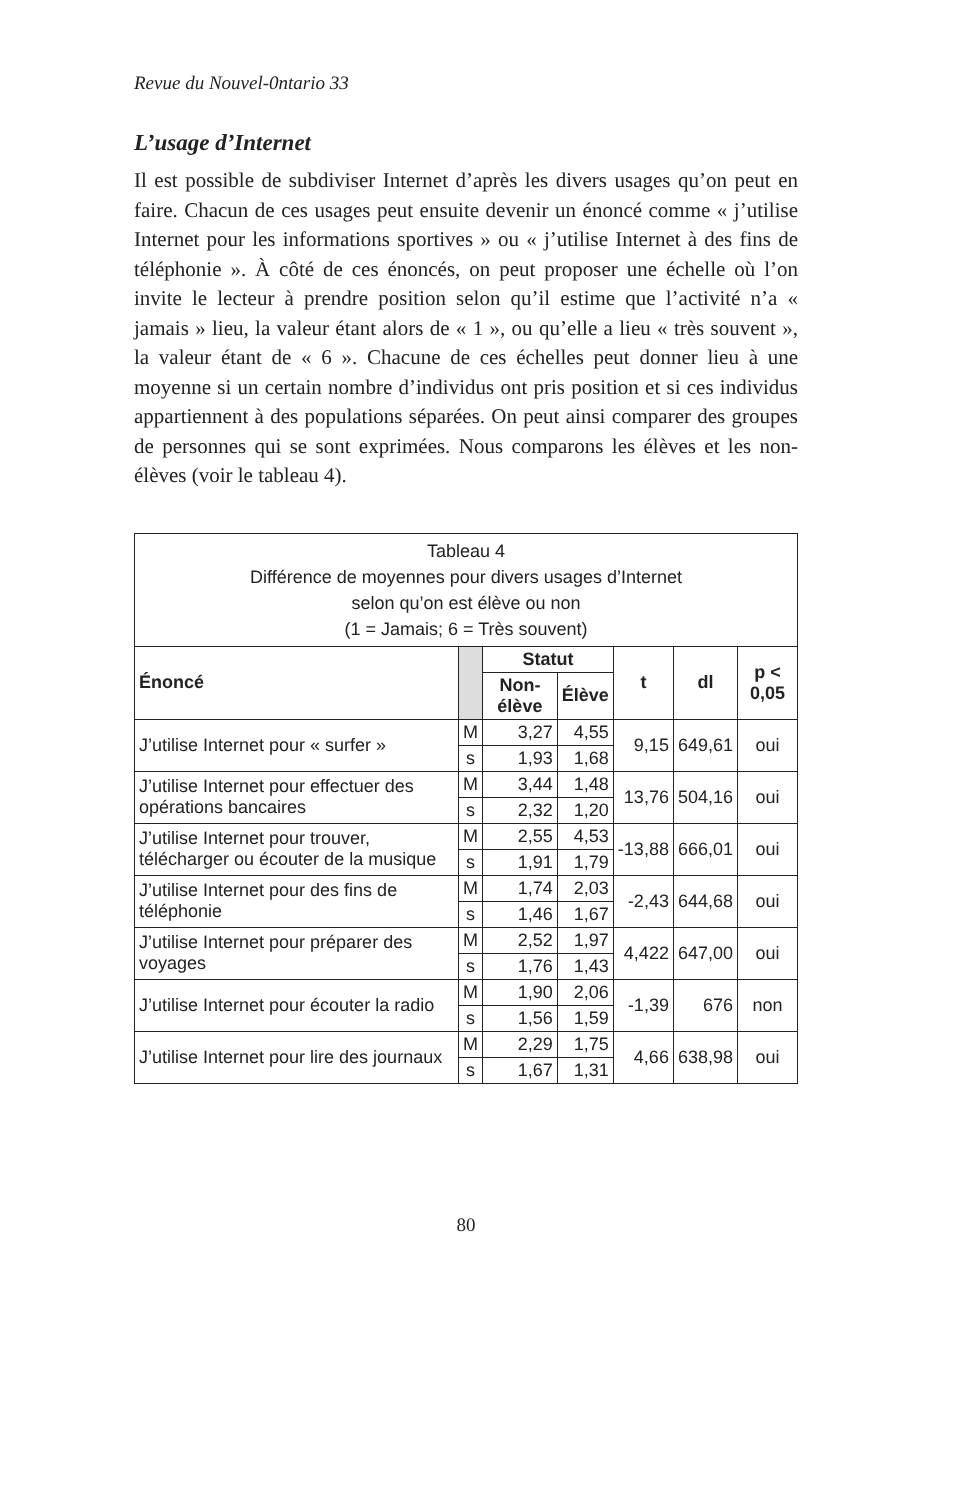Revue du Nouvel-0ntario 33
L’usage d’Internet
Il est possible de subdiviser Internet d’après les divers usages qu’on peut en faire. Chacun de ces usages peut ensuite devenir un énoncé comme « j’utilise Internet pour les informations sportives » ou « j’utilise Internet à des fins de téléphonie ». À côté de ces énoncés, on peut proposer une échelle où l’on invite le lecteur à prendre position selon qu’il estime que l’activité n’a « jamais » lieu, la valeur étant alors de « 1 », ou qu’elle a lieu « très souvent », la valeur étant de « 6 ». Chacune de ces échelles peut donner lieu à une moyenne si un certain nombre d’individus ont pris position et si ces individus appartiennent à des populations séparées. On peut ainsi comparer des groupes de personnes qui se sont exprimées. Nous comparons les élèves et les non-élèves (voir le tableau 4).
| Tableau 4 Différence de moyennes pour divers usages d’Internet selon qu’on est élève ou non (1 = Jamais; 6 = Très souvent) | | | | | | |
| --- | --- | --- | --- | --- | --- | --- |
| Énoncé | | Statut | | t | dl | p < 0,05 |
| | | Non-élève | Élève | | | |
| J’utilise Internet pour « surfer » | M | 3,27 | 4,55 | 9,15 | 649,61 | oui |
| | s | 1,93 | 1,68 | | | |
| J’utilise Internet pour effectuer des opérations bancaires | M | 3,44 | 1,48 | 13,76 | 504,16 | oui |
| | s | 2,32 | 1,20 | | | |
| J’utilise Internet pour trouver, télécharger ou écouter de la musique | M | 2,55 | 4,53 | -13,88 | 666,01 | oui |
| | s | 1,91 | 1,79 | | | |
| J’utilise Internet pour des fins de téléphonie | M | 1,74 | 2,03 | -2,43 | 644,68 | oui |
| | s | 1,46 | 1,67 | | | |
| J’utilise Internet pour préparer des voyages | M | 2,52 | 1,97 | 4,422 | 647,00 | oui |
| | s | 1,76 | 1,43 | | | |
| J’utilise Internet pour écouter la radio | M | 1,90 | 2,06 | -1,39 | 676 | non |
| | s | 1,56 | 1,59 | | | |
| J’utilise Internet pour lire des journaux | M | 2,29 | 1,75 | 4,66 | 638,98 | oui |
| | s | 1,67 | 1,31 | | | |
80